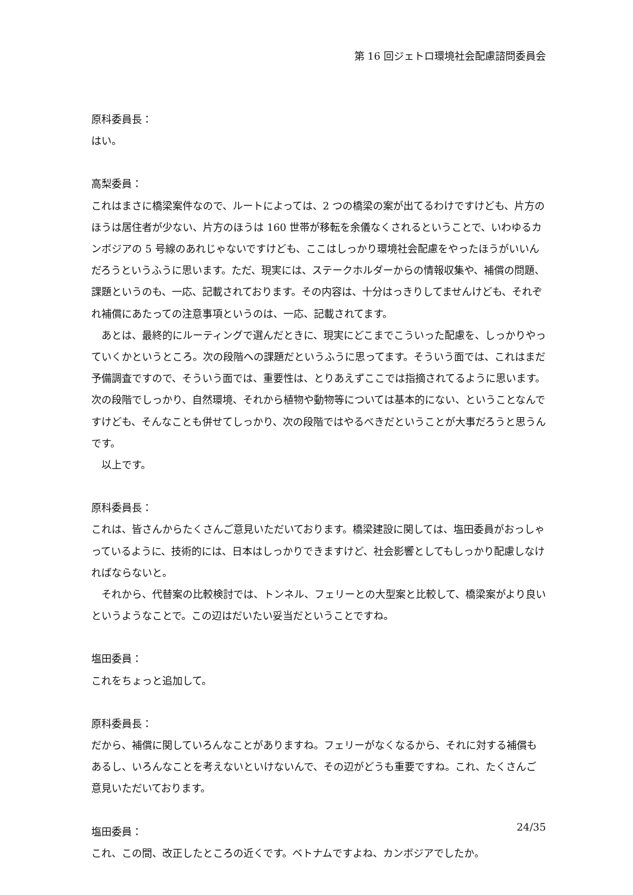第 16 回ジェトロ環境社会配慮諮問委員会
原科委員長：
はい。
高梨委員：
これはまさに橋梁案件なので、ルートによっては、2 つの橋梁の案が出てるわけですけども、片方のほうは居住者が少ない、片方のほうは 160 世帯が移転を余儀なくされるということで、いわゆるカンボジアの 5 号線のあれじゃないですけども、ここはしっかり環境社会配慮をやったほうがいいんだろうというふうに思います。ただ、現実には、ステークホルダーからの情報収集や、補償の問題、課題というのも、一応、記載されております。その内容は、十分はっきりしてませんけども、それぞれ補償にあたっての注意事項というのは、一応、記載されてます。
あとは、最終的にルーティングで選んだときに、現実にどこまでこういった配慮を、しっかりやっていくかというところ。次の段階への課題だというふうに思ってます。そういう面では、これはまだ予備調査ですので、そういう面では、重要性は、とりあえずここでは指摘されてるように思います。次の段階でしっかり、自然環境、それから植物や動物等については基本的にない、ということなんですけども、そんなことも併せてしっかり、次の段階ではやるべきだということが大事だろうと思うんです。
以上です。
原科委員長：
これは、皆さんからたくさんご意見いただいております。橋梁建設に関しては、塩田委員がおっしゃっているように、技術的には、日本はしっかりできますけど、社会影響としてもしっかり配慮しなければならないと。
それから、代替案の比較検討では、トンネル、フェリーとの大型案と比較して、橋梁案がより良いというようなことで。この辺はだいたい妥当だということですね。
塩田委員：
これをちょっと追加して。
原科委員長：
だから、補償に関していろんなことがありますね。フェリーがなくなるから、それに対する補償もあるし、いろんなことを考えないといけないんで、その辺がどうも重要ですね。これ、たくさんご意見いただいております。
塩田委員：
これ、この間、改正したところの近くです。ベトナムですよね、カンボジアでしたか。
24/35